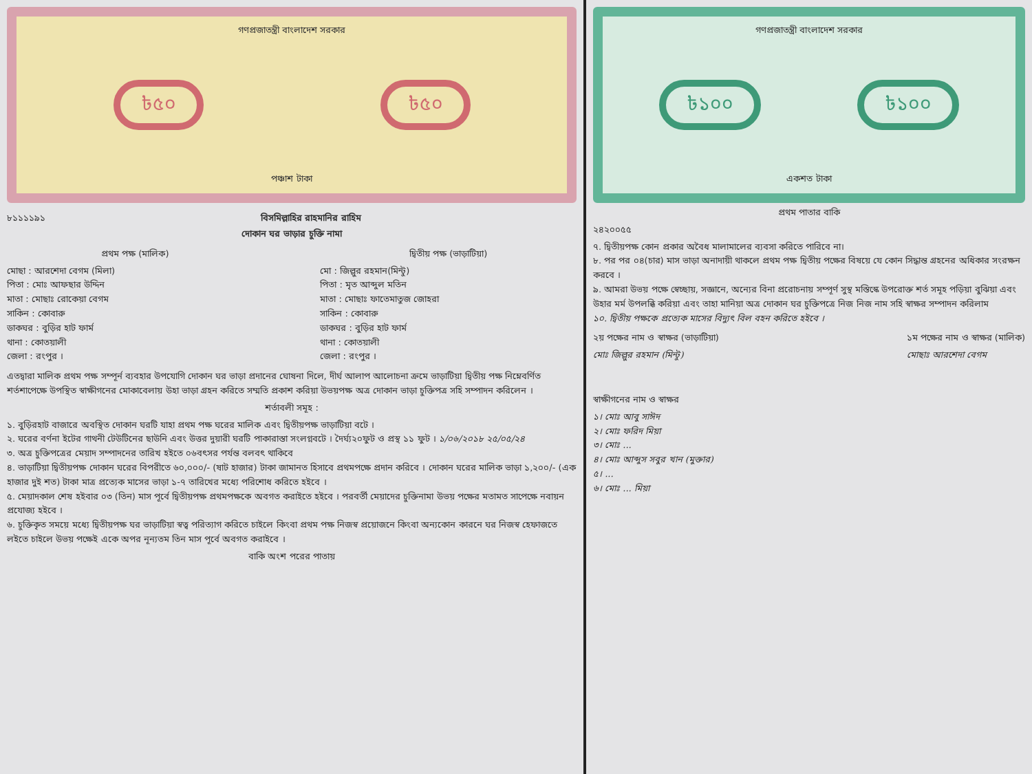গণপ্রজাতন্ত্রী বাংলাদেশ সরকার
৳৫০ ৳৫০
পঞ্চাশ টাকা
৮১১১১৯১ বিসমিল্লাহির রাহমানির রাহিম
দোকান ঘর ভাড়ার চুক্তি নামা
প্রথম পক্ষ (মালিক)
মোছা : আরশেদা বেগম (মিলা)
পিতা : মোঃ আফছার উদ্দিন
মাতা : মোছাঃ রোকেয়া বেগম
সাকিন : কোবারু
ডাকঘর : বুড়ির হাট ফার্ম
থানা : কোতয়ালী
জেলা : রংপুর ।
দ্বিতীয় পক্ষ (ভাড়াটিয়া)
মো : জিল্লুর রহমান(মিন্টু)
পিতা : মৃত আব্দুল মতিন
মাতা : মোছাঃ ফাতেমাতুজ জোহরা
সাকিন : কোবারু
ডাকঘর : বুড়ির হাট ফার্ম
থানা : কোতয়ালী
জেলা : রংপুর ।
এতদ্বারা মালিক প্রথম পক্ষ সম্পূর্ন ব্যবহার উপযোগি দোকান ঘর ভাড়া প্রদানের ঘোষনা দিলে, দীর্ঘ আলাপ আলোচনা ক্রমে ভাড়াটিয়া দ্বিতীয় পক্ষ নিম্নেবর্ণিত শর্তশাপেক্ষে উপস্থিত স্বাক্ষীগনের মোকাবেলায় উহা ভাড়া গ্রহন করিতে সম্মতি প্রকাশ করিয়া উভয়পক্ষ অত্র দোকান ভাড়া চুক্তিপত্র সহি সম্পাদন করিলেন ।
শর্তাবলী সমূহ :
১. বুড়িরহাট বাজারে অবস্থিত দোকান ঘরটি যাহা প্রথম পক্ষ ঘরের মালিক এবং দ্বিতীয়পক্ষ ভাড়াটিয়া বটে ।
২. ঘরের বর্ণনা ইটের গাথনী টেউটিনের ছাউনি এবং উত্তর দুয়ারী ঘরটি পাকারাস্তা সংলগ্নবটে । দৈর্ঘ্য২০ফুট ও প্রস্থ ১১ ফুট । ১/০৬/২০১৮ ২৫/০৫/২৪
৩. অত্র চুক্তিপত্রের মেয়াদ সম্পাদনের তারিখ হইতে ০৬বৎসর পর্যন্ত বলবৎ থাকিবে
৪. ভাড়াটিয়া দ্বিতীয়পক্ষ দোকান ঘরের বিপরীতে ৬০,০০০/- (ষাট হাজার) টাকা জামানত হিসাবে প্রথমপক্ষে প্রদান করিবে । দোকান ঘরের মালিক ভাড়া ১,২০০/- (এক হাজার দুই শত) টাকা মাত্র প্রত্যেক মাসের ভাড়া ১-৭ তারিখের মধ্যে পরিশোধ করিতে হইবে ।
৫. মেয়াদকাল শেষ হইবার ০৩ (তিন) মাস পূর্বে দ্বিতীয়পক্ষ প্রথমপক্ষকে অবগত করাইতে হইবে । পরবর্তী মেয়াদের চুক্তিনামা উভয় পক্ষের মতামত সাপেক্ষে নবায়ন প্রযোজ্য হইবে ।
৬. চুক্তিকৃত সময়ে মধ্যে দ্বিতীয়পক্ষ ঘর ভাড়াটিয়া স্বত্ব পরিত্যাগ করিতে চাইলে কিংবা প্রথম পক্ষ নিজস্ব প্রয়োজনে কিংবা অন্যকোন কারনে ঘর নিজস্ব হেফাজতে লইতে চাইলে উভয় পক্ষেই একে অপর নূন্যতম তিন মাস পূর্বে অবগত করাইবে ।
বাকি অংশ পরের পাতায়
গণপ্রজাতন্ত্রী বাংলাদেশ সরকার
৳১০০ ৳১০০
একশত টাকা
প্রথম পাতার বাকি
২৪২০০৫৫
৭. দ্বিতীয়পক্ষ কোন প্রকার অবৈধ মালামালের ব্যবসা করিতে পারিবে না।
৮. পর পর ০৪(চার) মাস ভাড়া অনাদায়ী থাকলে প্রথম পক্ষ দ্বিতীয় পক্ষের বিষয়ে যে কোন সিদ্ধান্ত গ্রহনের অধিকার সংরক্ষন করবে ।
৯. আমরা উভয় পক্ষে স্বেচ্ছায়, সজ্ঞানে, অন্যের বিনা প্ররোচনায় সম্পূর্ণ সুস্থ মস্তিস্কে উপরোক্ত শর্ত সমূহ পড়িয়া বুঝিয়া এবং উহার মর্ম উপলব্ধি করিয়া এবং তাহা মানিয়া অত্র দোকান ঘর চুক্তিপত্রে নিজ নিজ নাম সহি স্বাক্ষর সম্পাদন করিলাম
১০. দ্বিতীয় পক্ষকে প্রত্যেক মাসের বিদ্যুৎ বিল বহন করিতে হইবে ।
২য় পক্ষের নাম ও স্বাক্ষর (ভাড়াটিয়া)
মোঃ জিল্লুর রহমান (মিন্টু)
১ম পক্ষের নাম ও স্বাক্ষর (মালিক)
মোছাঃ আরশেদা বেগম
স্বাক্ষীগনের নাম ও স্বাক্ষর
১। মোঃ আবু সাঈদ
২। মোঃ ফরিদ মিয়া
৩। মোঃ ...
৪। মোঃ আব্দুস সবুর খান (মুক্তার)
৫। ...
৬। মোঃ ... মিয়া